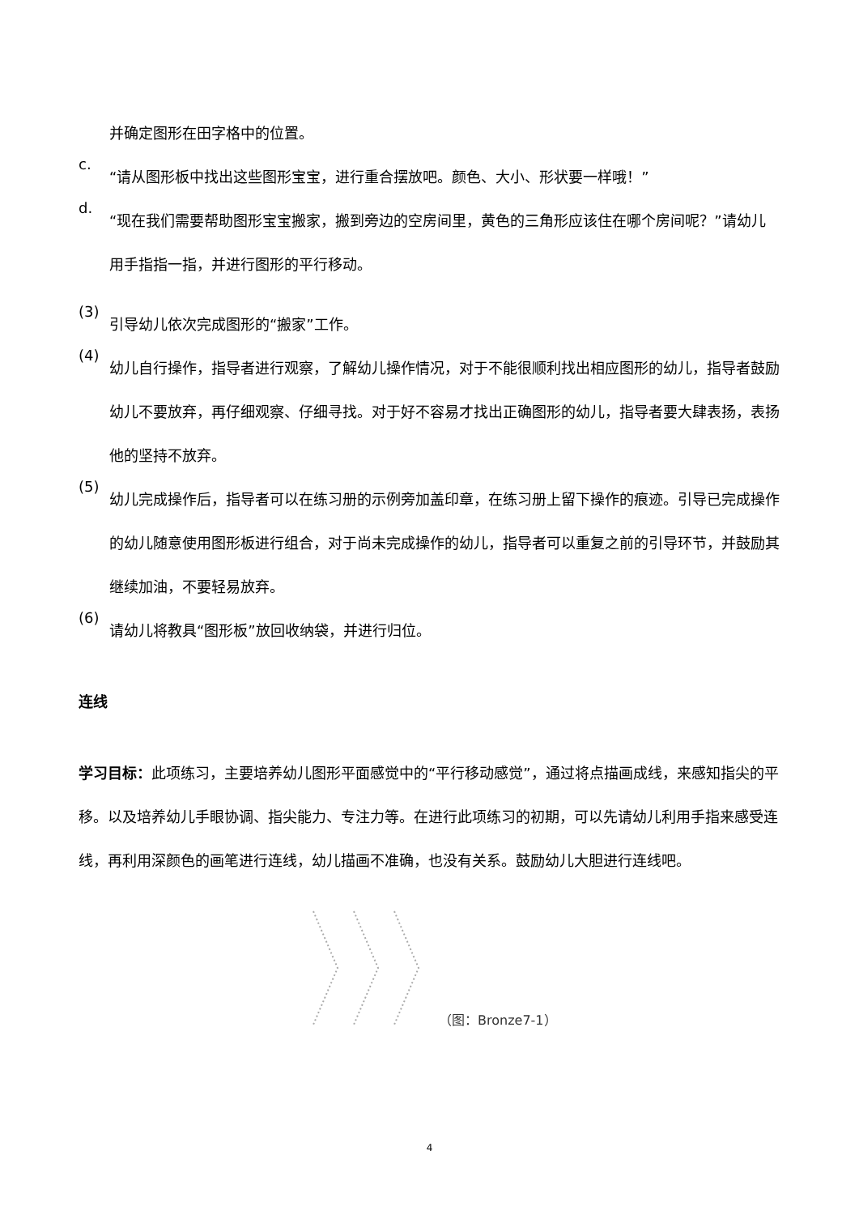并确定图形在田字格中的位置。
c.
“请从图形板中找出这些图形宝宝，进行重合摆放吧。颜色、大小、形状要一样哦！”
d.
“现在我们需要帮助图形宝宝搬家，搬到旁边的空房间里，黄色的三角形应该住在哪个房间呢？”请幼儿用手指指一指，并进行图形的平行移动。
(3)
引导幼儿依次完成图形的“搬家”工作。
(4)
幼儿自行操作，指导者进行观察，了解幼儿操作情况，对于不能很顺利找出相应图形的幼儿，指导者鼓励幼儿不要放弃，再仔细观察、仔细寻找。对于好不容易才找出正确图形的幼儿，指导者要大肆表扬，表扬他的坚持不放弃。
(5)
幼儿完成操作后，指导者可以在练习册的示例旁加盖印章，在练习册上留下操作的痕迹。引导已完成操作的幼儿随意使用图形板进行组合，对于尚未完成操作的幼儿，指导者可以重复之前的引导环节，并鼓励其继续加油，不要轻易放弃。
(6)
请幼儿将教具“图形板”放回收纳袋，并进行归位。
连线
学习目标：此项练习，主要培养幼儿图形平面感觉中的“平行移动感觉”，通过将点描画成线，来感知指尖的平移。以及培养幼儿手眼协调、指尖能力、专注力等。在进行此项练习的初期，可以先请幼儿利用手指来感受连线，再利用深颜色的画笔进行连线，幼儿描画不准确，也没有关系。鼓励幼儿大胆进行连线吧。
（图：Bronze7-1）
4